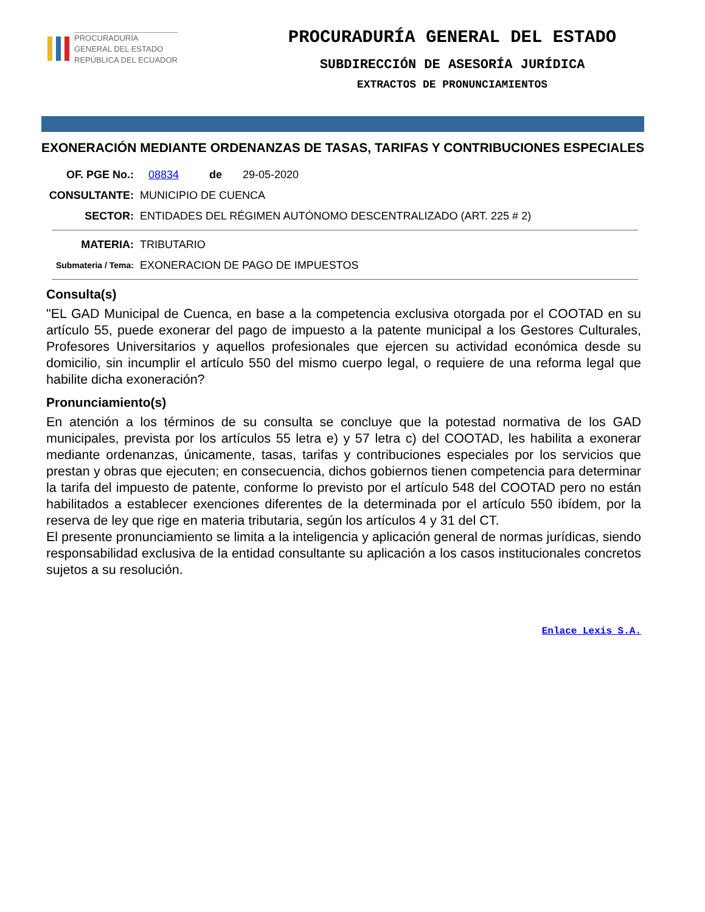PROCURADURÍA
GENERAL DEL ESTADO
REPÚBLICA DEL ECUADOR
PROCURADURÍA GENERAL DEL ESTADO
SUBDIRECCIÓN DE ASESORÍA JURÍDICA
EXTRACTOS DE PRONUNCIAMIENTOS
EXONERACIÓN MEDIANTE ORDENANZAS DE TASAS, TARIFAS Y CONTRIBUCIONES ESPECIALES
OF. PGE No.: 08834 de 29-05-2020
CONSULTANTE: MUNICIPIO DE CUENCA
SECTOR: ENTIDADES DEL RÉGIMEN AUTÓNOMO DESCENTRALIZADO (ART. 225 # 2)
MATERIA: TRIBUTARIO
Submateria / Tema:
EXONERACION DE PAGO DE IMPUESTOS
Consulta(s)
"EL GAD Municipal de Cuenca, en base a la competencia exclusiva otorgada por el COOTAD en su artículo 55, puede exonerar del pago de impuesto a la patente municipal a los Gestores Culturales, Profesores Universitarios y aquellos profesionales que ejercen su actividad económica desde su domicilio, sin incumplir el artículo 550 del mismo cuerpo legal, o requiere de una reforma legal que habilite dicha exoneración?
Pronunciamiento(s)
En atención a los términos de su consulta se concluye que la potestad normativa de los GAD municipales, prevista por los artículos 55 letra e) y 57 letra c) del COOTAD, les habilita a exonerar mediante ordenanzas, únicamente, tasas, tarifas y contribuciones especiales por los servicios que prestan y obras que ejecuten; en consecuencia, dichos gobiernos tienen competencia para determinar la tarifa del impuesto de patente, conforme lo previsto por el artículo 548 del COOTAD pero no están habilitados a establecer exenciones diferentes de la determinada por el artículo 550 ibídem, por la reserva de ley que rige en materia tributaria, según los artículos 4 y 31 del CT.
El presente pronunciamiento se limita a la inteligencia y aplicación general de normas jurídicas, siendo responsabilidad exclusiva de la entidad consultante su aplicación a los casos institucionales concretos sujetos a su resolución.
Enlace Lexis S.A.